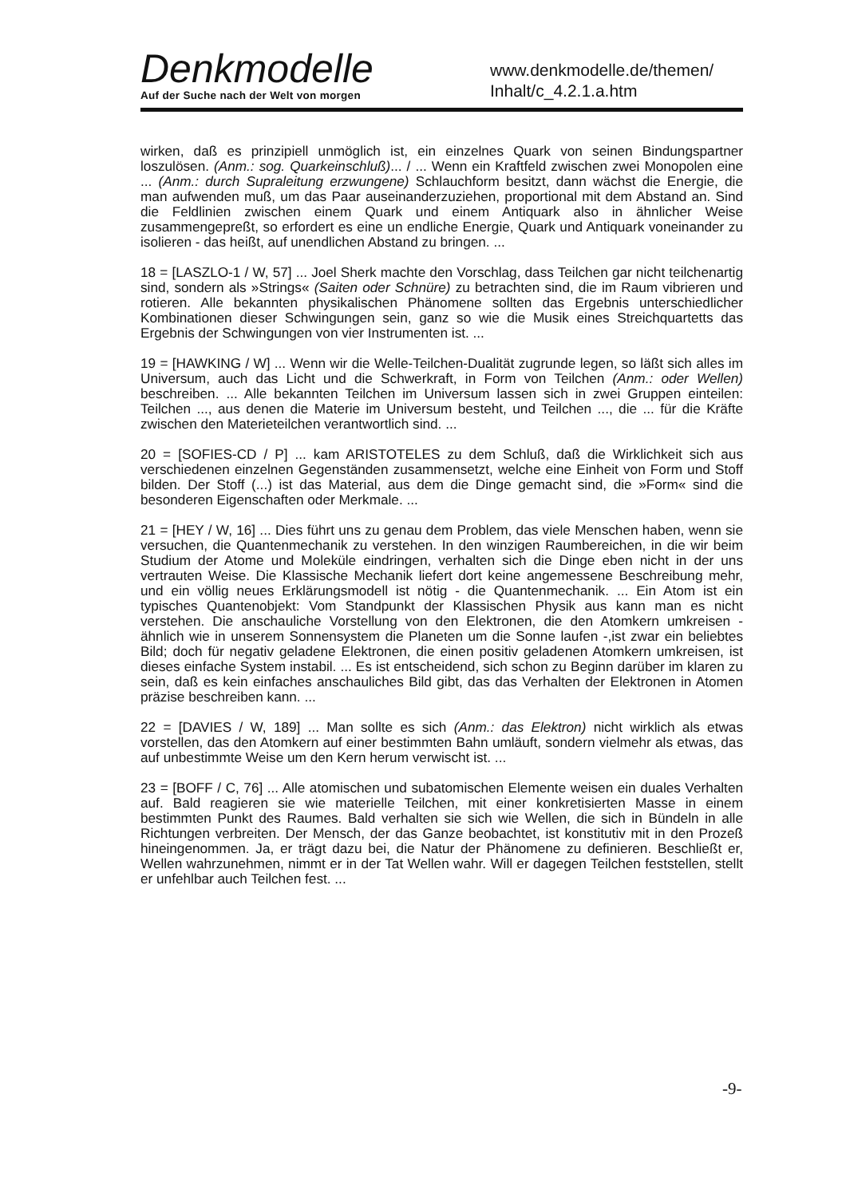Denkmodelle
Auf der Suche nach der Welt von morgen
www.denkmodelle.de/themen/
Inhalt/c_4.2.1.a.htm
wirken, daß es prinzipiell unmöglich ist, ein einzelnes Quark von seinen Bindungspartner loszulösen. (Anm.: sog. Quarkeinschluß)... / ... Wenn ein Kraftfeld zwischen zwei Monopolen eine ... (Anm.: durch Supraleitung erzwungene) Schlauchform besitzt, dann wächst die Energie, die man aufwenden muß, um das Paar auseinanderzuziehen, proportional mit dem Abstand an. Sind die Feldlinien zwischen einem Quark und einem Antiquark also in ähnlicher Weise zusammengepreßt, so erfordert es eine un endliche Energie, Quark und Antiquark voneinander zu isolieren - das heißt, auf unendlichen Abstand zu bringen. ...
18 = [LASZLO-1 / W, 57] ... Joel Sherk machte den Vorschlag, dass Teilchen gar nicht teilchenartig sind, sondern als »Strings« (Saiten oder Schnüre) zu betrachten sind, die im Raum vibrieren und rotieren. Alle bekannten physikalischen Phänomene sollten das Ergebnis unterschiedlicher Kombinationen dieser Schwingungen sein, ganz so wie die Musik eines Streichquartetts das Ergebnis der Schwingungen von vier Instrumenten ist. ...
19 = [HAWKING / W] ... Wenn wir die Welle-Teilchen-Dualität zugrunde legen, so läßt sich alles im Universum, auch das Licht und die Schwerkraft, in Form von Teilchen (Anm.: oder Wellen) beschreiben. ... Alle bekannten Teilchen im Universum lassen sich in zwei Gruppen einteilen: Teilchen ..., aus denen die Materie im Universum besteht, und Teilchen ..., die ... für die Kräfte zwischen den Materieteilchen verantwortlich sind. ...
20 = [SOFIES-CD / P] ... kam ARISTOTELES zu dem Schluß, daß die Wirklichkeit sich aus verschiedenen einzelnen Gegenständen zusammensetzt, welche eine Einheit von Form und Stoff bilden. Der Stoff (...) ist das Material, aus dem die Dinge gemacht sind, die »Form« sind die besonderen Eigenschaften oder Merkmale. ...
21 = [HEY / W, 16] ... Dies führt uns zu genau dem Problem, das viele Menschen haben, wenn sie versuchen, die Quantenmechanik zu verstehen. In den winzigen Raumbereichen, in die wir beim Studium der Atome und Moleküle eindringen, verhalten sich die Dinge eben nicht in der uns vertrauten Weise. Die Klassische Mechanik liefert dort keine angemessene Beschreibung mehr, und ein völlig neues Erklärungsmodell ist nötig - die Quantenmechanik. ... Ein Atom ist ein typisches Quantenobjekt: Vom Standpunkt der Klassischen Physik aus kann man es nicht verstehen. Die anschauliche Vorstellung von den Elektronen, die den Atomkern umkreisen - ähnlich wie in unserem Sonnensystem die Planeten um die Sonne laufen -,ist zwar ein beliebtes Bild; doch für negativ geladene Elektronen, die einen positiv geladenen Atomkern umkreisen, ist dieses einfache System instabil. ... Es ist entscheidend, sich schon zu Beginn darüber im klaren zu sein, daß es kein einfaches anschauliches Bild gibt, das das Verhalten der Elektronen in Atomen präzise beschreiben kann. ...
22 = [DAVIES / W, 189] ... Man sollte es sich (Anm.: das Elektron) nicht wirklich als etwas vorstellen, das den Atomkern auf einer bestimmten Bahn umläuft, sondern vielmehr als etwas, das auf unbestimmte Weise um den Kern herum verwischt ist. ...
23 = [BOFF / C, 76] ... Alle atomischen und subatomischen Elemente weisen ein duales Verhalten auf. Bald reagieren sie wie materielle Teilchen, mit einer konkretisierten Masse in einem bestimmten Punkt des Raumes. Bald verhalten sie sich wie Wellen, die sich in Bündeln in alle Richtungen verbreiten. Der Mensch, der das Ganze beobachtet, ist konstitutiv mit in den Prozeß hineingenommen. Ja, er trägt dazu bei, die Natur der Phänomene zu definieren. Beschließt er, Wellen wahrzunehmen, nimmt er in der Tat Wellen wahr. Will er dagegen Teilchen feststellen, stellt er unfehlbar auch Teilchen fest. ...
-9-